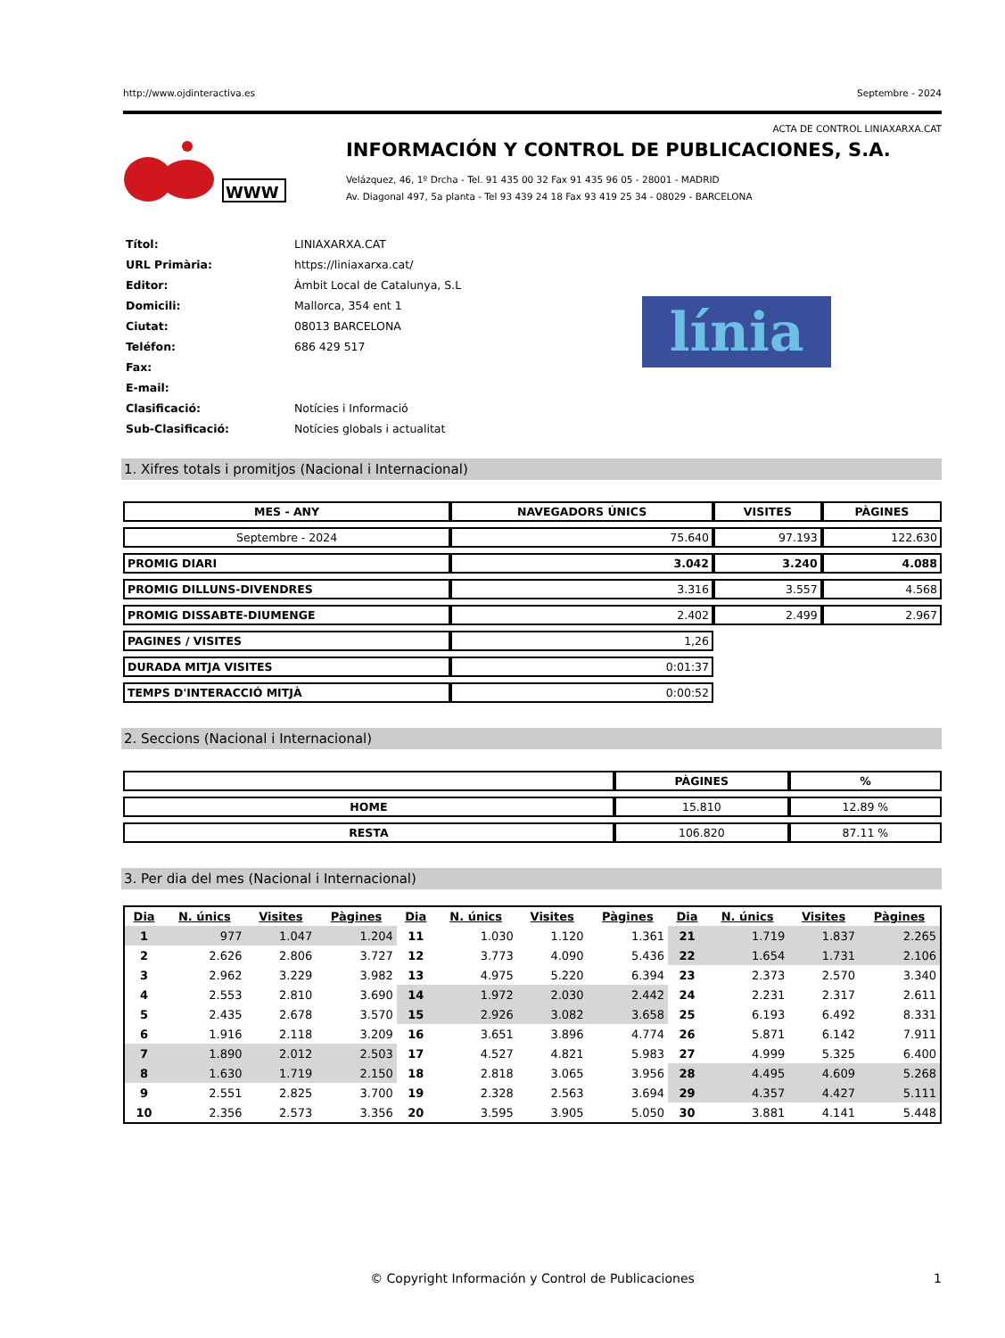http://www.ojdinteractiva.es Septembre - 2024
ACTA DE CONTROL LINIAXARXA.CAT
WWW
INFORMACIÓN Y CONTROL DE PUBLICACIONES, S.A.
Velázquez, 46, 1º Drcha - Tel. 91 435 00 32 Fax 91 435 96 05 - 28001 - MADRID
Av. Diagonal 497, 5a planta - Tel 93 439 24 18 Fax 93 419 25 34 - 08029 - BARCELONA
| Títol: | LINIAXARXA.CAT |
| URL Primària: | https://liniaxarxa.cat/ |
| Editor: | Àmbit Local de Catalunya, S.L |
| Domicili: | Mallorca, 354 ent 1 |
| Ciutat: | 08013 BARCELONA |
| Teléfon: | 686 429 517 |
| Fax: | |
| E-mail: | |
| Clasificació: | Notícies i Informació |
| Sub-Clasificació: | Notícies globals i actualitat |
línia
1. Xifres totals i promitjos (Nacional i Internacional)
| MES - ANY | NAVEGADORS ÚNICS | VISITES | PÀGINES |
| --- | --- | --- | --- |
| Septembre - 2024 | 75.640 | 97.193 | 122.630 |
| PROMIG DIARI | 3.042 | 3.240 | 4.088 |
| PROMIG DILLUNS-DIVENDRES | 3.316 | 3.557 | 4.568 |
| PROMIG DISSABTE-DIUMENGE | 2.402 | 2.499 | 2.967 |
| PAGINES / VISITES | 1,26 | | |
| DURADA MITJA VISITES | 0:01:37 | | |
| TEMPS D'INTERACCIÓ MITJÀ | 0:00:52 | | |
2. Seccions (Nacional i Internacional)
| | PÀGINES | % |
| --- | --- | --- |
| HOME | 15.810 | 12.89 % |
| RESTA | 106.820 | 87.11 % |
3. Per dia del mes (Nacional i Internacional)
| Dia | N. únics | Visites | Pàgines | Dia | N. únics | Visites | Pàgines | Dia | N. únics | Visites | Pàgines |
| --- | --- | --- | --- | --- | --- | --- | --- | --- | --- | --- | --- |
| 1 | 977 | 1.047 | 1.204 | 11 | 1.030 | 1.120 | 1.361 | 21 | 1.719 | 1.837 | 2.265 |
| 2 | 2.626 | 2.806 | 3.727 | 12 | 3.773 | 4.090 | 5.436 | 22 | 1.654 | 1.731 | 2.106 |
| 3 | 2.962 | 3.229 | 3.982 | 13 | 4.975 | 5.220 | 6.394 | 23 | 2.373 | 2.570 | 3.340 |
| 4 | 2.553 | 2.810 | 3.690 | 14 | 1.972 | 2.030 | 2.442 | 24 | 2.231 | 2.317 | 2.611 |
| 5 | 2.435 | 2.678 | 3.570 | 15 | 2.926 | 3.082 | 3.658 | 25 | 6.193 | 6.492 | 8.331 |
| 6 | 1.916 | 2.118 | 3.209 | 16 | 3.651 | 3.896 | 4.774 | 26 | 5.871 | 6.142 | 7.911 |
| 7 | 1.890 | 2.012 | 2.503 | 17 | 4.527 | 4.821 | 5.983 | 27 | 4.999 | 5.325 | 6.400 |
| 8 | 1.630 | 1.719 | 2.150 | 18 | 2.818 | 3.065 | 3.956 | 28 | 4.495 | 4.609 | 5.268 |
| 9 | 2.551 | 2.825 | 3.700 | 19 | 2.328 | 2.563 | 3.694 | 29 | 4.357 | 4.427 | 5.111 |
| 10 | 2.356 | 2.573 | 3.356 | 20 | 3.595 | 3.905 | 5.050 | 30 | 3.881 | 4.141 | 5.448 |
© Copyright Información y Control de Publicaciones 1